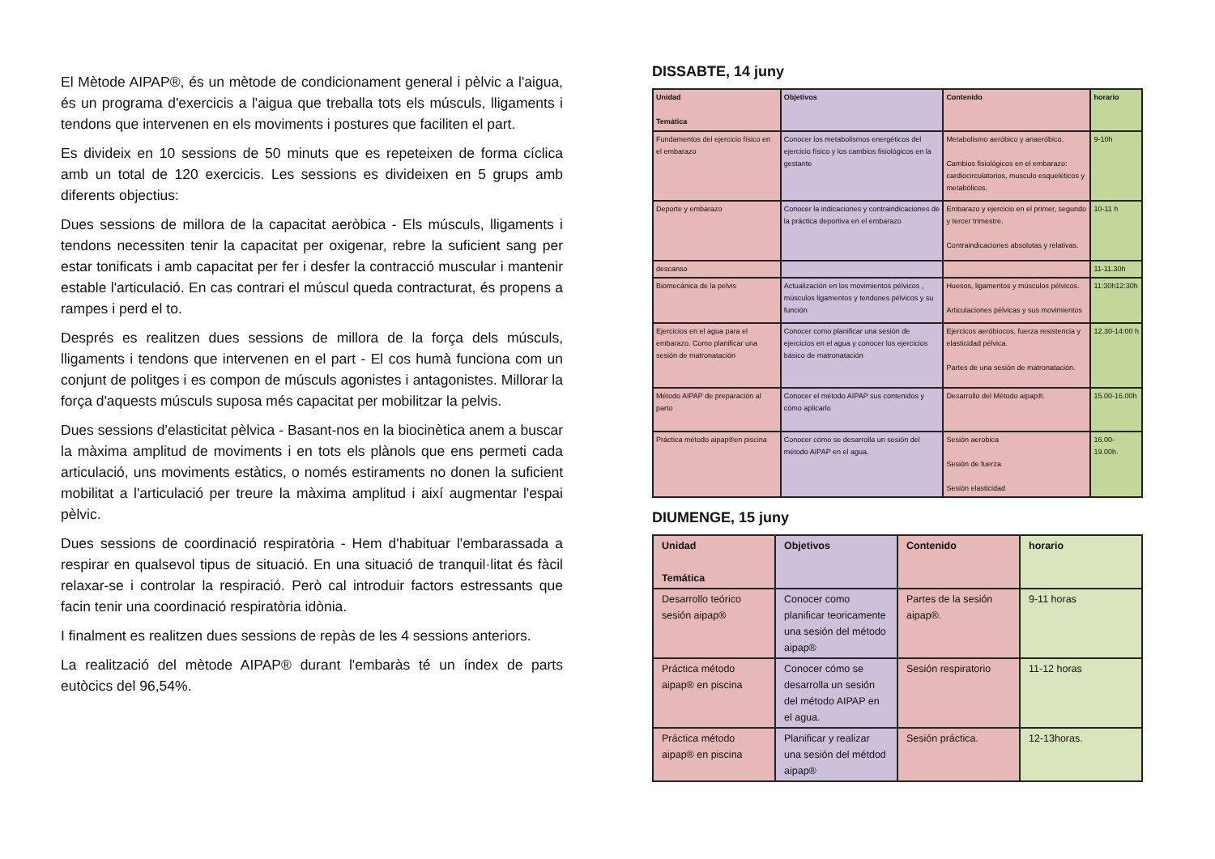El Mètode AIPAP®, és un mètode de condicionament general i pèlvic a l'aigua, és un programa d'exercicis a l'aigua que treballa tots els músculs, lligaments i tendons que intervenen en els moviments i postures que faciliten el part.
Es divideix en 10 sessions de 50 minuts que es repeteixen de forma cíclica amb un total de 120 exercicis. Les sessions es divideixen en 5 grups amb diferents objectius:
Dues sessions de millora de la capacitat aeròbica - Els músculs, lligaments i tendons necessiten tenir la capacitat per oxigenar, rebre la suficient sang per estar tonificats i amb capacitat per fer i desfer la contracció muscular i mantenir estable l'articulació. En cas contrari el múscul queda contracturat, és propens a rampes i perd el to.
Després es realitzen dues sessions de millora de la força dels músculs, lligaments i tendons que intervenen en el part - El cos humà funciona com un conjunt de politges i es compon de músculs agonistes i antagonistes. Millorar la força d'aquests músculs suposa més capacitat per mobilitzar la pelvis.
Dues sessions d'elasticitat pèlvica - Basant-nos en la biocinètica anem a buscar la màxima amplitud de moviments i en tots els plànols que ens permeti cada articulació, uns moviments estàtics, o només estiraments no donen la suficient mobilitat a l'articulació per treure la màxima amplitud i així augmentar l'espai pèlvic.
Dues sessions de coordinació respiratòria - Hem d'habituar l'embarassada a respirar en qualsevol tipus de situació. En una situació de tranquil·litat és fàcil relaxar-se i controlar la respiració. Però cal introduir factors estressants que facin tenir una coordinació respiratòria idònia.
I finalment es realitzen dues sessions de repàs de les 4 sessions anteriors.
La realització del mètode AIPAP® durant l'embaràs té un índex de parts eutòcics del 96,54%.
DISSABTE, 14 juny
| Unidad Temática | Objetivos | Contenido | horario |
| Fundamentos del ejercicio físico en el embarazo | Conocer los metabolismos energéticos del ejercicio físico y los cambios fisiológicos en la gestante | Metabolismo aeróbico y anaeróbico. Cambios fisiológicos en el embarazo: cardiocirculatorios, musculo esqueléticos y metabólicos. | 9-10h |
| Deporte y embarazo | Conocer la indicaciones y contraindicaciones de la práctica deportiva en el embarazo | Embarazo y ejercicio en el primer, segundo y tercer trimestre. Contraindicaciones absolutas y relativas. | 10-11 h |
| descanso | | | 11-11.30h |
| Biomecánica de la pelvis | Actualización en los movimientos pélvicos , músculos ligamentos y tendones pélvicos y su función | Huesos, ligamentos y músculos pélvicos. Articulaciones pélvicas y sus movimientos | 11:30h12:30h |
| Ejercicios en el agua para el embarazo. Como planificar una sesión de matronatación | Conocer como planificar una sesión de ejercicios en el agua y conocer los ejercicios básico de matronatación | Ejercicos aeróbiocos, fuerza resistencia y elasticidad pélvica. Partes de una sesión de matronatación. | 12.30-14:00 h |
| Método AIPAP de preparación al parto | Conocer el método AIPAP sus contenidos y cómo aplicarlo | Desarrollo del Método aipap®. | 15.00-16.00h |
| Práctica método aipap®en piscina | Conocer cómo se desarrolla un sesión del método AIPAP en el agua. | Sesión aerobica Sesión de fuerza Sesión elasticidad | 16.00- 19.00h. |
DIUMENGE, 15 juny
| Unidad Temática | Objetivos | Contenido | horario |
| Desarrollo teórico sesión aipap® | Conocer como planificar teoricamente una sesión del método aipap® | Partes de la sesión aipap®. | 9-11 horas |
| Práctica método aipap® en piscina | Conocer cómo se desarrolla un sesión del método AIPAP en el agua. | Sesión respiratorio | 11-12 horas |
| Práctica método aipap® en piscina | Planificar y realizar una sesión del métdod aipap® | Sesión práctica. | 12-13horas. |